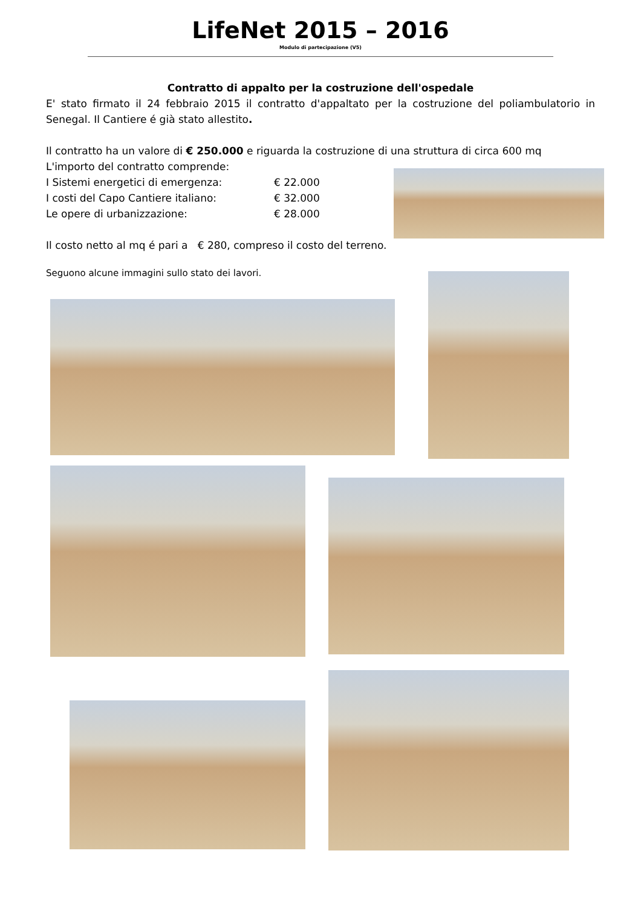LifeNet 2015 – 2016
Modulo di partecipazione (V5)
Contratto di appalto per la costruzione dell'ospedale
E' stato firmato il 24 febbraio 2015 il contratto d'appaltato per la costruzione del poliambulatorio in Senegal. Il Cantiere é già stato allestito.
Il contratto ha un valore di € 250.000 e riguarda la costruzione di una struttura di circa 600 mq
L'importo del contratto comprende:
I Sistemi energetici di emergenza: € 22.000
I costi del Capo Cantiere italiano: € 32.000
Le opere di urbanizzazione: € 28.000
Il costo netto al mq é pari a € 280, compreso il costo del terreno.
Seguono alcune immagini sullo stato dei lavori.